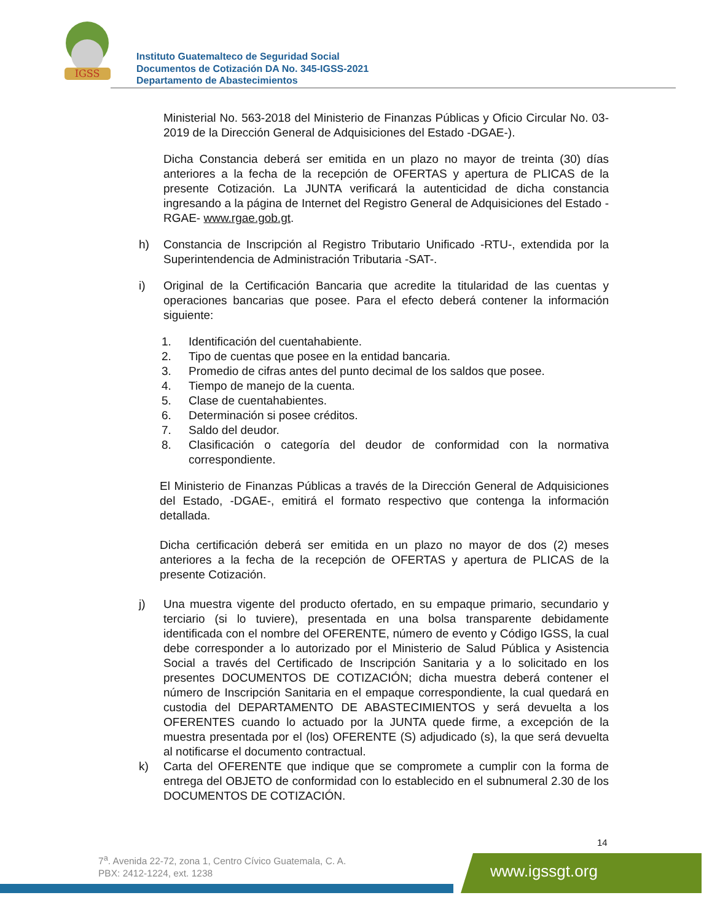IGSS
Instituto Guatemalteco de Seguridad Social
Documentos de Cotización DA No. 345-IGSS-2021
Departamento de Abastecimientos
Ministerial No. 563-2018 del Ministerio de Finanzas Públicas y Oficio Circular No. 03-2019 de la Dirección General de Adquisiciones del Estado -DGAE-).
Dicha Constancia deberá ser emitida en un plazo no mayor de treinta (30) días anteriores a la fecha de la recepción de OFERTAS y apertura de PLICAS de la presente Cotización. La JUNTA verificará la autenticidad de dicha constancia ingresando a la página de Internet del Registro General de Adquisiciones del Estado -RGAE- www.rgae.gob.gt.
h) Constancia de Inscripción al Registro Tributario Unificado -RTU-, extendida por la Superintendencia de Administración Tributaria -SAT-.
i) Original de la Certificación Bancaria que acredite la titularidad de las cuentas y operaciones bancarias que posee. Para el efecto deberá contener la información siguiente:
1. Identificación del cuentahabiente.
2. Tipo de cuentas que posee en la entidad bancaria.
3. Promedio de cifras antes del punto decimal de los saldos que posee.
4. Tiempo de manejo de la cuenta.
5. Clase de cuentahabientes.
6. Determinación si posee créditos.
7. Saldo del deudor.
8. Clasificación o categoría del deudor de conformidad con la normativa correspondiente.
El Ministerio de Finanzas Públicas a través de la Dirección General de Adquisiciones del Estado, -DGAE-, emitirá el formato respectivo que contenga la información detallada.
Dicha certificación deberá ser emitida en un plazo no mayor de dos (2) meses anteriores a la fecha de la recepción de OFERTAS y apertura de PLICAS de la presente Cotización.
j) Una muestra vigente del producto ofertado, en su empaque primario, secundario y terciario (si lo tuviere), presentada en una bolsa transparente debidamente identificada con el nombre del OFERENTE, número de evento y Código IGSS, la cual debe corresponder a lo autorizado por el Ministerio de Salud Pública y Asistencia Social a través del Certificado de Inscripción Sanitaria y a lo solicitado en los presentes DOCUMENTOS DE COTIZACIÓN; dicha muestra deberá contener el número de Inscripción Sanitaria en el empaque correspondiente, la cual quedará en custodia del DEPARTAMENTO DE ABASTECIMIENTOS y será devuelta a los OFERENTES cuando lo actuado por la JUNTA quede firme, a excepción de la muestra presentada por el (los) OFERENTE (S) adjudicado (s), la que será devuelta al notificarse el documento contractual.
k) Carta del OFERENTE que indique que se compromete a cumplir con la forma de entrega del OBJETO de conformidad con lo establecido en el subnumeral 2.30 de los DOCUMENTOS DE COTIZACIÓN.
14
7<sup>a</sup>. Avenida 22-72, zona 1, Centro Cívico Guatemala, C. A.
PBX: 2412-1224, ext. 1238
www.igssgt.org